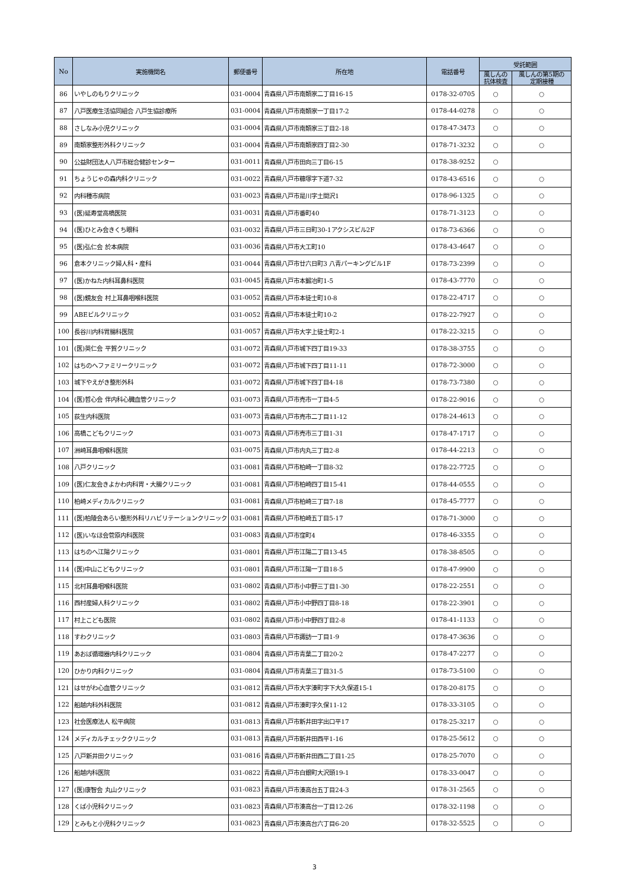| No | 実施機関名 | 郵便番号 | 所在地 | 電話番号 | 受託範囲 | |
| --- | --- | --- | --- | --- | --- | --- |
| | | | | | 風しんの 抗体検査 | 風しんの第5期の 定期接種 |
| 86 | いやしのもりクリニック | 031-0004 | 青森県八戸市南類家二丁目16-15 | 0178-32-0705 | ○ | ○ |
| 87 | 八戸医療生活協同組合 八戸生協診療所 | 031-0004 | 青森県八戸市南類家一丁目17-2 | 0178-44-0278 | ○ | ○ |
| 88 | さしなみ小児クリニック | 031-0004 | 青森県八戸市南類家三丁目2-18 | 0178-47-3473 | ○ | ○ |
| 89 | 南類家整形外科クリニック | 031-0004 | 青森県八戸市南類家四丁目2-30 | 0178-71-3232 | ○ | ○ |
| 90 | 公益財団法人八戸市総合健診センター | 031-0011 | 青森県八戸市田向三丁目6-15 | 0178-38-9252 | ○ | |
| 91 | ちょうじゃの森内科クリニック | 031-0022 | 青森県八戸市糠塚字下道7-32 | 0178-43-6516 | ○ | ○ |
| 92 | 内科種市病院 | 031-0023 | 青森県八戸市是川字土間沢1 | 0178-96-1325 | ○ | ○ |
| 93 | (医)延寿堂高橋医院 | 031-0031 | 青森県八戸市番町40 | 0178-71-3123 | ○ | ○ |
| 94 | (医)ひとみ会きくち眼科 | 031-0032 | 青森県八戸市三日町30-1アクシスビル2F | 0178-73-6366 | ○ | ○ |
| 95 | (医)弘仁会 於本病院 | 031-0036 | 青森県八戸市大工町10 | 0178-43-4647 | ○ | ○ |
| 96 | 倉本クリニック婦人科・産科 | 031-0044 | 青森県八戸市廿六日町3 八青パーキングビル1F | 0178-73-2399 | ○ | ○ |
| 97 | (医)かねた内科耳鼻科医院 | 031-0045 | 青森県八戸市本鍛冶町1-5 | 0178-43-7770 | ○ | ○ |
| 98 | (医)鏡友会 村上耳鼻咽喉科医院 | 031-0052 | 青森県八戸市本徒士町10-8 | 0178-22-4717 | ○ | ○ |
| 99 | ABEビルクリニック | 031-0052 | 青森県八戸市本徒士町10-2 | 0178-22-7927 | ○ | ○ |
| 100 | 長谷川内科胃腸科医院 | 031-0057 | 青森県八戸市大字上徒士町2-1 | 0178-22-3215 | ○ | ○ |
| 101 | (医)英仁会 平賀クリニック | 031-0072 | 青森県八戸市城下四丁目19-33 | 0178-38-3755 | ○ | ○ |
| 102 | はちのへファミリークリニック | 031-0072 | 青森県八戸市城下四丁目11-11 | 0178-72-3000 | ○ | ○ |
| 103 | 城下やえがき整形外科 | 031-0072 | 青森県八戸市城下四丁目4-18 | 0178-73-7380 | ○ | ○ |
| 104 | (医)哲心会 伴内科心臓血管クリニック | 031-0073 | 青森県八戸市売市一丁目4-5 | 0178-22-9016 | ○ | ○ |
| 105 | 荻生内科医院 | 031-0073 | 青森県八戸市売市二丁目11-12 | 0178-24-4613 | ○ | ○ |
| 106 | 高橋こどもクリニック | 031-0073 | 青森県八戸市売市三丁目1-31 | 0178-47-1717 | ○ | ○ |
| 107 | 洲崎耳鼻咽喉科医院 | 031-0075 | 青森県八戸市内丸三丁目2-8 | 0178-44-2213 | ○ | ○ |
| 108 | 八戸クリニック | 031-0081 | 青森県八戸市柏崎一丁目8-32 | 0178-22-7725 | ○ | ○ |
| 109 | (医)仁友会きよかわ内科胃・大腸クリニック | 031-0081 | 青森県八戸市柏崎四丁目15-41 | 0178-44-0555 | ○ | ○ |
| 110 | 柏崎メディカルクリニック | 031-0081 | 青森県八戸市柏崎三丁目7-18 | 0178-45-7777 | ○ | ○ |
| 111 | (医)柏陵会あらい整形外科リハビリテーションクリニック | 031-0081 | 青森県八戸市柏崎五丁目5-17 | 0178-71-3000 | ○ | ○ |
| 112 | (医)いなほ会菅原内科医院 | 031-0083 | 青森県八戸市窪町4 | 0178-46-3355 | ○ | ○ |
| 113 | はちのへ江陽クリニック | 031-0801 | 青森県八戸市江陽二丁目13-45 | 0178-38-8505 | ○ | ○ |
| 114 | (医)中山こどもクリニック | 031-0801 | 青森県八戸市江陽一丁目18-5 | 0178-47-9900 | ○ | ○ |
| 115 | 北村耳鼻咽喉科医院 | 031-0802 | 青森県八戸市小中野三丁目1-30 | 0178-22-2551 | ○ | ○ |
| 116 | 西村産婦人科クリニック | 031-0802 | 青森県八戸市小中野四丁目8-18 | 0178-22-3901 | ○ | ○ |
| 117 | 村上こども医院 | 031-0802 | 青森県八戸市小中野四丁目2-8 | 0178-41-1133 | ○ | ○ |
| 118 | すわクリニック | 031-0803 | 青森県八戸市諏訪一丁目1-9 | 0178-47-3636 | ○ | ○ |
| 119 | あおば循環器内科クリニック | 031-0804 | 青森県八戸市青葉二丁目20-2 | 0178-47-2277 | ○ | ○ |
| 120 | ひかり内科クリニック | 031-0804 | 青森県八戸市青葉三丁目31-5 | 0178-73-5100 | ○ | ○ |
| 121 | はせがわ心血管クリニック | 031-0812 | 青森県八戸市大字湊町字下大久保道15-1 | 0178-20-8175 | ○ | ○ |
| 122 | 船越内科外科医院 | 031-0812 | 青森県八戸市湊町字久保11-12 | 0178-33-3105 | ○ | ○ |
| 123 | 社会医療法人 松平病院 | 031-0813 | 青森県八戸市新井田字出口平17 | 0178-25-3217 | ○ | ○ |
| 124 | メディカルチェッククリニック | 031-0813 | 青森県八戸市新井田西平1-16 | 0178-25-5612 | ○ | ○ |
| 125 | 八戸新井田クリニック | 031-0816 | 青森県八戸市新井田西二丁目1-25 | 0178-25-7070 | ○ | ○ |
| 126 | 船越内科医院 | 031-0822 | 青森県八戸市白銀町大沢頭19-1 | 0178-33-0047 | ○ | ○ |
| 127 | (医)康智会 丸山クリニック | 031-0823 | 青森県八戸市湊高台五丁目24-3 | 0178-31-2565 | ○ | ○ |
| 128 | くば小児科クリニック | 031-0823 | 青森県八戸市湊高台一丁目12-26 | 0178-32-1198 | ○ | ○ |
| 129 | とみもと小児科クリニック | 031-0823 | 青森県八戸市湊高台六丁目6-20 | 0178-32-5525 | ○ | ○ |
3